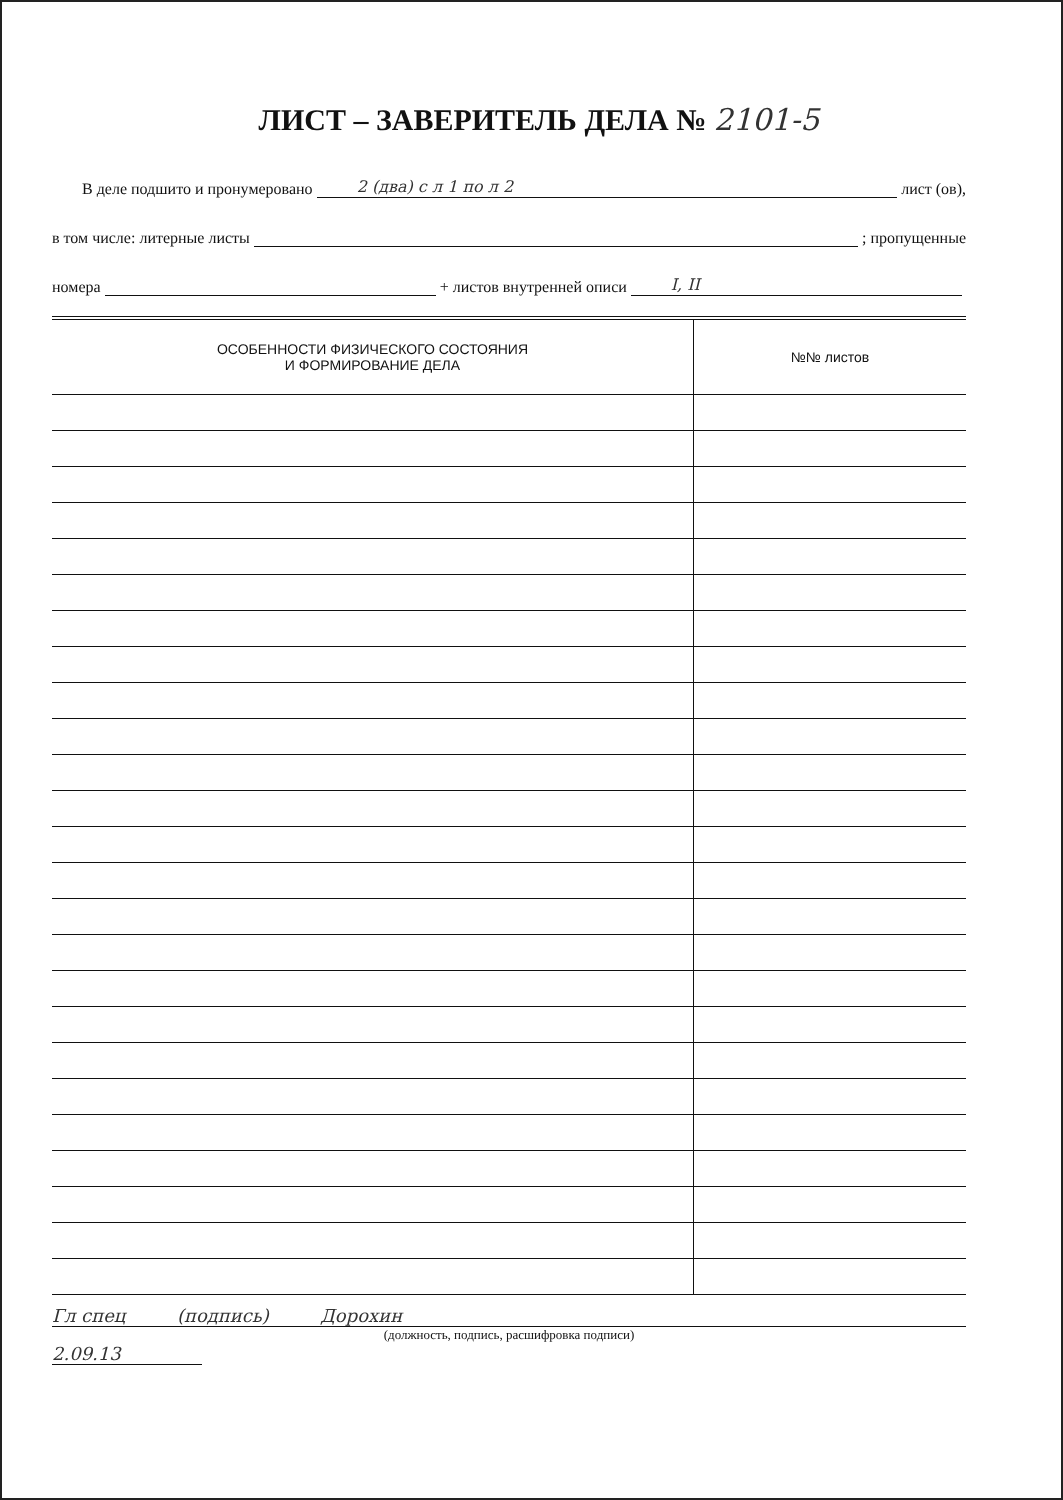ЛИСТ – ЗАВЕРИТЕЛЬ ДЕЛА № 2101-5
В деле подшито и пронумеровано 2 (два) с л 1 по л 2 лист (ов),
в том числе: литерные листы ; пропущенные
номера + листов внутренней описи I, II
| ОСОБЕННОСТИ ФИЗИЧЕСКОГО СОСТОЯНИЯ И ФОРМИРОВАНИЕ ДЕЛА | №№ листов |
| --- | --- |
Гл спец (подпись) Дорохин
(должность, подпись, расшифровка подписи)
2.09.13